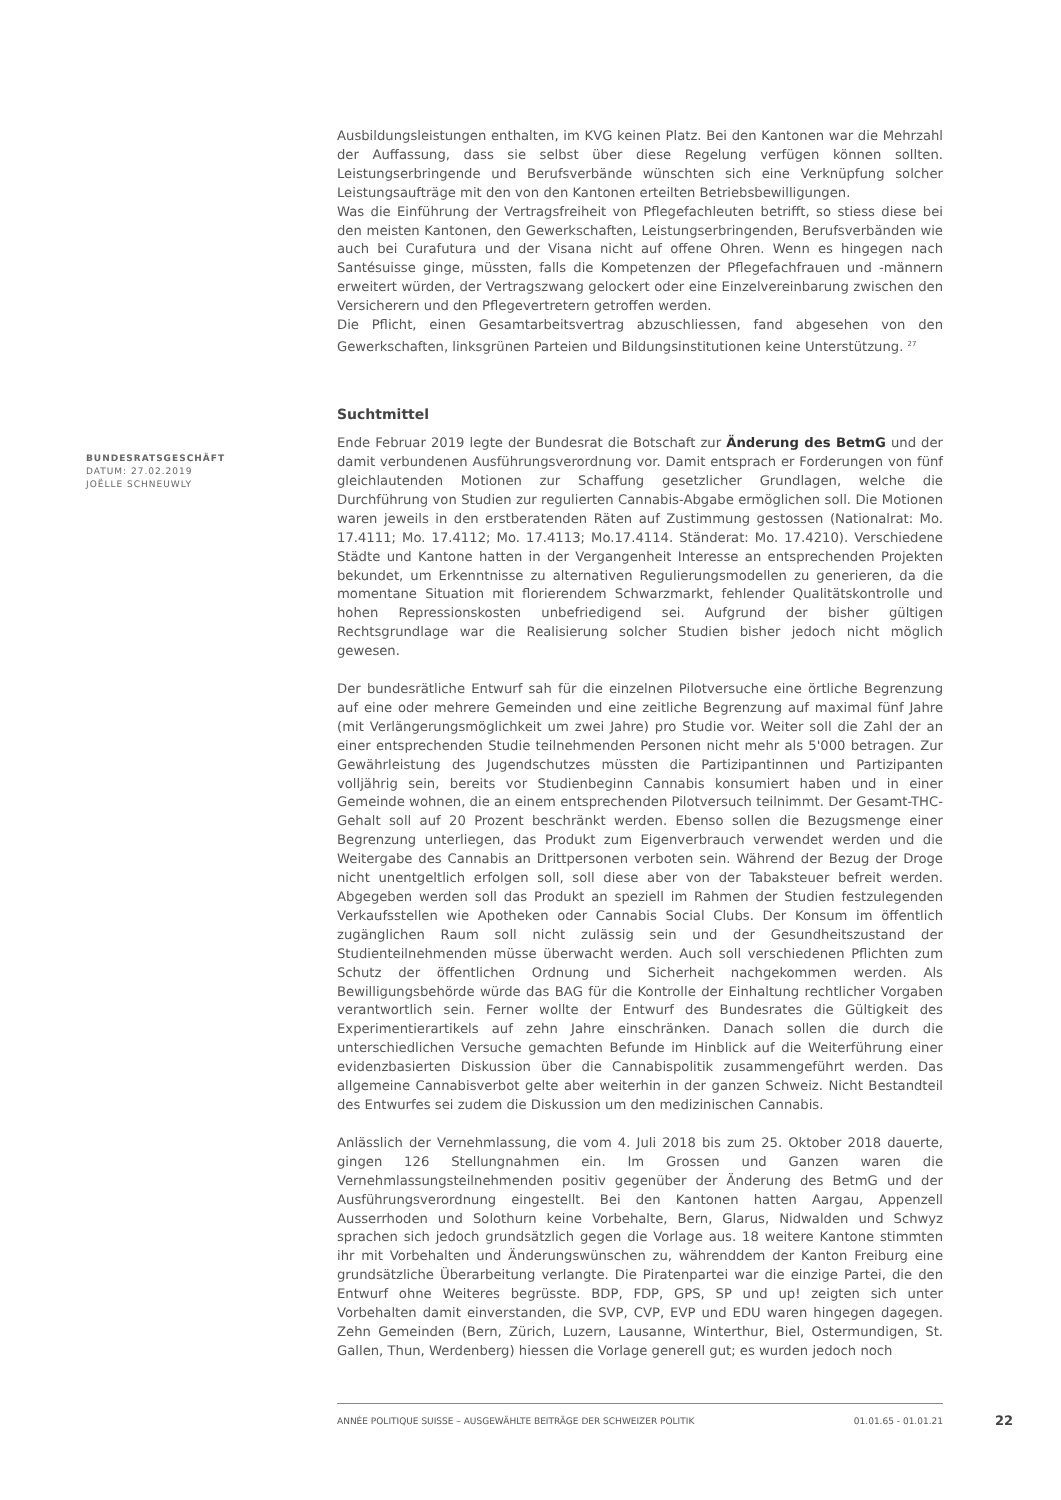Ausbildungsleistungen enthalten, im KVG keinen Platz. Bei den Kantonen war die Mehrzahl der Auffassung, dass sie selbst über diese Regelung verfügen können sollten. Leistungserbringende und Berufsverbände wünschten sich eine Verknüpfung solcher Leistungsaufträge mit den von den Kantonen erteilten Betriebsbewilligungen.
Was die Einführung der Vertragsfreiheit von Pflegefachleuten betrifft, so stiess diese bei den meisten Kantonen, den Gewerkschaften, Leistungserbringenden, Berufsverbänden wie auch bei Curafutura und der Visana nicht auf offene Ohren. Wenn es hingegen nach Santésuisse ginge, müssten, falls die Kompetenzen der Pflegefachfrauen und -männern erweitert würden, der Vertragszwang gelockert oder eine Einzelvereinbarung zwischen den Versicherern und den Pflegevertretern getroffen werden.
Die Pflicht, einen Gesamtarbeitsvertrag abzuschliessen, fand abgesehen von den Gewerkschaften, linksgrünen Parteien und Bildungsinstitutionen keine Unterstützung. <sup>27</sup>
Suchtmittel
Ende Februar 2019 legte der Bundesrat die Botschaft zur Änderung des BetmG und der damit verbundenen Ausführungsverordnung vor. Damit entsprach er Forderungen von fünf gleichlautenden Motionen zur Schaffung gesetzlicher Grundlagen, welche die Durchführung von Studien zur regulierten Cannabis-Abgabe ermöglichen soll. Die Motionen waren jeweils in den erstberatenden Räten auf Zustimmung gestossen (Nationalrat: Mo. 17.4111; Mo. 17.4112; Mo. 17.4113; Mo.17.4114. Ständerat: Mo. 17.4210). Verschiedene Städte und Kantone hatten in der Vergangenheit Interesse an entsprechenden Projekten bekundet, um Erkenntnisse zu alternativen Regulierungsmodellen zu generieren, da die momentane Situation mit florierendem Schwarzmarkt, fehlender Qualitätskontrolle und hohen Repressionskosten unbefriedigend sei. Aufgrund der bisher gültigen Rechtsgrundlage war die Realisierung solcher Studien bisher jedoch nicht möglich gewesen.
Der bundesrätliche Entwurf sah für die einzelnen Pilotversuche eine örtliche Begrenzung auf eine oder mehrere Gemeinden und eine zeitliche Begrenzung auf maximal fünf Jahre (mit Verlängerungsmöglichkeit um zwei Jahre) pro Studie vor. Weiter soll die Zahl der an einer entsprechenden Studie teilnehmenden Personen nicht mehr als 5'000 betragen. Zur Gewährleistung des Jugendschutzes müssten die Partizipantinnen und Partizipanten volljährig sein, bereits vor Studienbeginn Cannabis konsumiert haben und in einer Gemeinde wohnen, die an einem entsprechenden Pilotversuch teilnimmt. Der Gesamt-THC-Gehalt soll auf 20 Prozent beschränkt werden. Ebenso sollen die Bezugsmenge einer Begrenzung unterliegen, das Produkt zum Eigenverbrauch verwendet werden und die Weitergabe des Cannabis an Drittpersonen verboten sein. Während der Bezug der Droge nicht unentgeltlich erfolgen soll, soll diese aber von der Tabaksteuer befreit werden. Abgegeben werden soll das Produkt an speziell im Rahmen der Studien festzulegenden Verkaufsstellen wie Apotheken oder Cannabis Social Clubs. Der Konsum im öffentlich zugänglichen Raum soll nicht zulässig sein und der Gesundheitszustand der Studienteilnehmenden müsse überwacht werden. Auch soll verschiedenen Pflichten zum Schutz der öffentlichen Ordnung und Sicherheit nachgekommen werden. Als Bewilligungsbehörde würde das BAG für die Kontrolle der Einhaltung rechtlicher Vorgaben verantwortlich sein. Ferner wollte der Entwurf des Bundesrates die Gültigkeit des Experimentierartikels auf zehn Jahre einschränken. Danach sollen die durch die unterschiedlichen Versuche gemachten Befunde im Hinblick auf die Weiterführung einer evidenzbasierten Diskussion über die Cannabispolitik zusammengeführt werden. Das allgemeine Cannabisverbot gelte aber weiterhin in der ganzen Schweiz. Nicht Bestandteil des Entwurfes sei zudem die Diskussion um den medizinischen Cannabis.
Anlässlich der Vernehmlassung, die vom 4. Juli 2018 bis zum 25. Oktober 2018 dauerte, gingen 126 Stellungnahmen ein. Im Grossen und Ganzen waren die Vernehmlassungsteilnehmenden positiv gegenüber der Änderung des BetmG und der Ausführungsverordnung eingestellt. Bei den Kantonen hatten Aargau, Appenzell Ausserrhoden und Solothurn keine Vorbehalte, Bern, Glarus, Nidwalden und Schwyz sprachen sich jedoch grundsätzlich gegen die Vorlage aus. 18 weitere Kantone stimmten ihr mit Vorbehalten und Änderungswünschen zu, währenddem der Kanton Freiburg eine grundsätzliche Überarbeitung verlangte. Die Piratenpartei war die einzige Partei, die den Entwurf ohne Weiteres begrüsste. BDP, FDP, GPS, SP und up! zeigten sich unter Vorbehalten damit einverstanden, die SVP, CVP, EVP und EDU waren hingegen dagegen. Zehn Gemeinden (Bern, Zürich, Luzern, Lausanne, Winterthur, Biel, Ostermundigen, St. Gallen, Thun, Werdenberg) hiessen die Vorlage generell gut; es wurden jedoch noch
BUNDESRATSGESCHÄFT
DATUM: 27.02.2019
JOËLLE SCHNEUWLY
ANNÉE POLITIQUE SUISSE – AUSGEWÄHLTE BEITRÄGE DER SCHWEIZER POLITIK 01.01.65 - 01.01.21
22